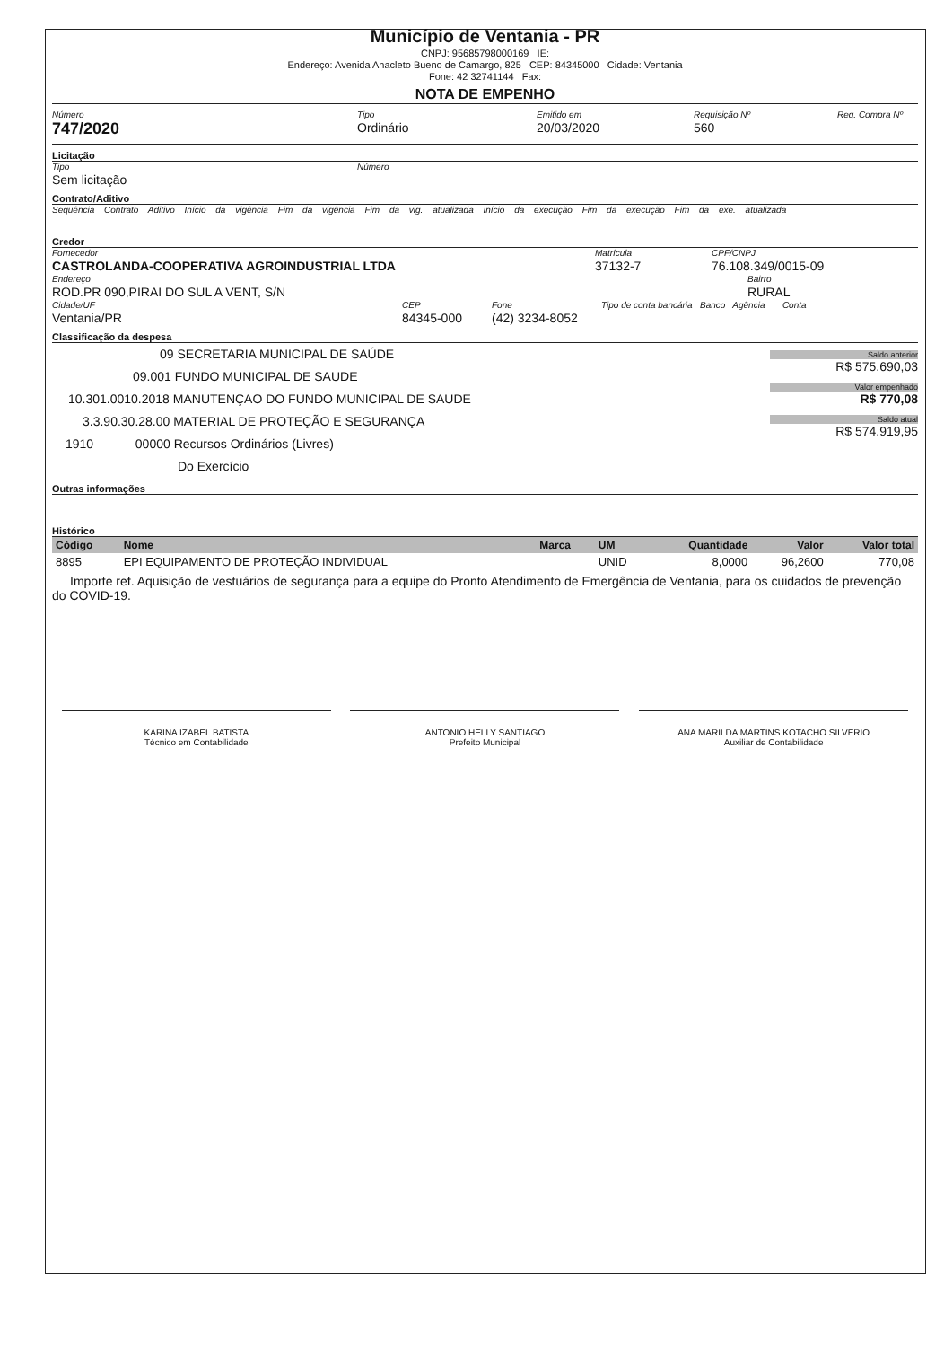Município de Ventania - PR
CNPJ: 95685798000169 IE:
Endereço: Avenida Anacleto Bueno de Camargo, 825 CEP: 84345000 Cidade: Ventania
Fone: 42 32741144 Fax:
NOTA DE EMPENHO
Número
747/2020
Tipo
Ordinário
Emitido em
20/03/2020
Requisição Nº
560
Req. Compra Nº
Licitação
Tipo
Sem licitação
Número
Contrato/Aditivo
Sequência Contrato Aditivo Início da vigência Fim da vigência Fim da vig. atualizada Início da execução Fim da execução Fim da exe. atualizada
Credor
Fornecedor
CASTROLANDA-COOPERATIVA AGROINDUSTRIAL LTDA
Matrícula
37132-7
CPF/CNPJ
76.108.349/0015-09
Endereço
ROD.PR 090,PIRAI DO SUL A VENT, S/N
Bairro
RURAL
Cidade/UF
Ventania/PR
CEP
84345-000
Fone
(42) 3234-8052
Tipo de conta bancária Banco Agência Conta
Classificação da despesa
09 SECRETARIA MUNICIPAL DE SAÚDE
09.001 FUNDO MUNICIPAL DE SAUDE
10.301.0010.2018 MANUTENÇAO DO FUNDO MUNICIPAL DE SAUDE
3.3.90.30.28.00 MATERIAL DE PROTEÇÃO E SEGURANÇA
1910 00000 Recursos Ordinários (Livres)
Do Exercício
Saldo anterior
R$ 575.690,03
Valor empenhado
R$ 770,08
Saldo atual
R$ 574.919,95
Outras informações
Histórico
| Código | Nome | Marca | UM | Quantidade | Valor | Valor total |
| --- | --- | --- | --- | --- | --- | --- |
| 8895 | EPI EQUIPAMENTO DE PROTEÇÃO INDIVIDUAL | | UNID | 8,0000 | 96,2600 | 770,08 |
Importe ref. Aquisição de vestuários de segurança para a equipe do Pronto Atendimento de Emergência de Ventania, para os cuidados de prevenção do COVID-19.
KARINA IZABEL BATISTA
Técnico em Contabilidade
ANTONIO HELLY SANTIAGO
Prefeito Municipal
ANA MARILDA MARTINS KOTACHO SILVERIO
Auxiliar de Contabilidade